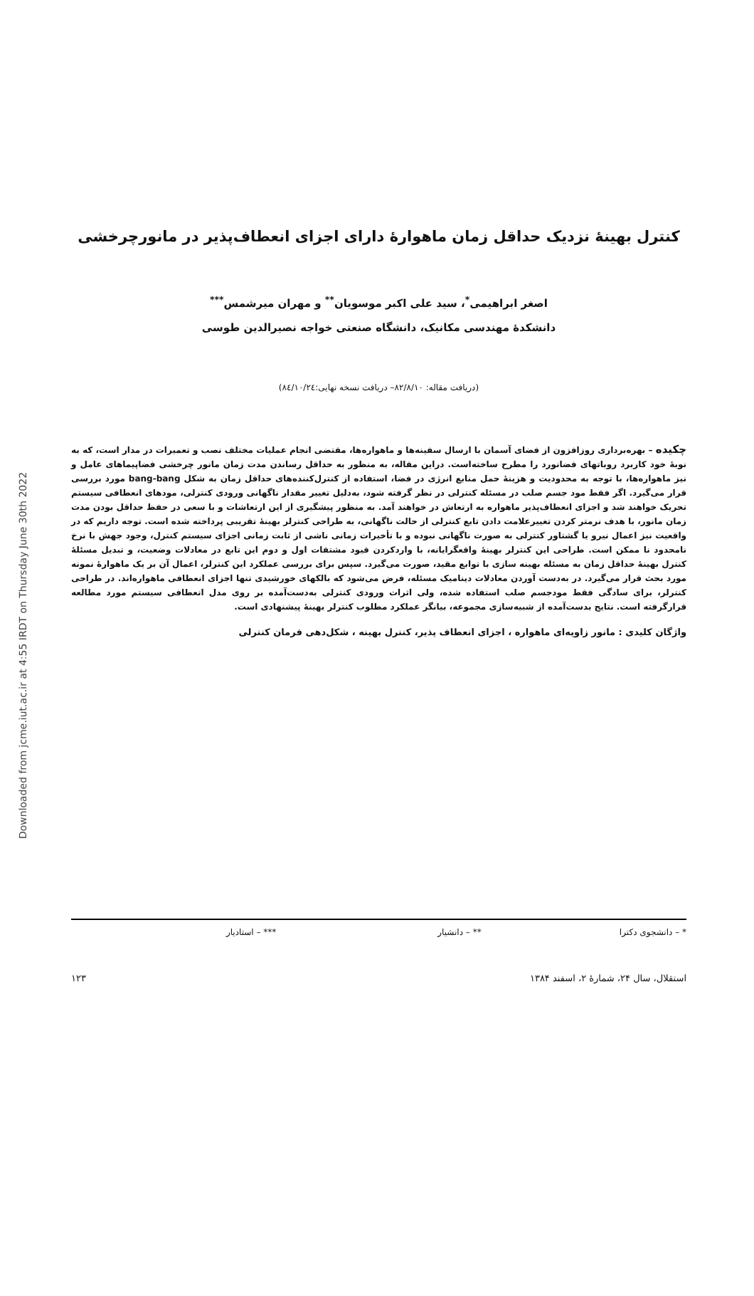Downloaded from jcme.iut.ac.ir at 4:55 IRDT on Thursday June 30th 2022
کنترل بهینهٔ نزدیک حداقل زمان ماهوارهٔ دارای اجزای انعطاف‌پذیر در مانورچرخشی
اصغر ابراهیمی<sup>*</sup>، سید علی اکبر موسویان<sup>**</sup> و مهران میرشمس<sup>***</sup>
دانشکدهٔ مهندسی مکانیک، دانشگاه صنعتی خواجه نصیرالدین طوسی
(دریافت مقاله: ۸۲/۸/۱۰– دریافت نسخه نهایی:۸٤/۱۰/۲٤)
چکیده – بهره‌برداری روزافزون از فضای آسمان با ارسال سفینه‌ها و ماهواره‌ها، مقتضی انجام عملیات مختلف نصب و تعمیرات در مدار است، که به نوبهٔ خود کاربرد روباتهای فضانورد را مطرح ساخته‌است. دراین مقاله، به منظور به حداقل رساندن مدت زمان مانور چرخشی فضاپیماهای عامل و نیز ماهواره‌ها، با توجه به محدودیت و هزینهٔ حمل منابع انرژی در فضا، استفاده از کنترل‌کننده‌های حداقل زمان به شکل bang-bang مورد بررسی قرار می‌گیرد. اگر فقط مود جسم صلب در مسئله کنترلی در نظر گرفته شود، به‌دلیل تغییر مقدار ناگهانی ورودی کنترلی، مودهای انعطافی سیستم تحریک خواهند شد و اجزای انعطاف‌پذیر ماهواره به ارتعاش در خواهند آمد. به منظور پیشگیری از این ارتعاشات و با سعی در حفظ حداقل بودن مدت زمان مانور، با هدف نرمتر کردن تغییرعلامت دادن تابع کنترلی از حالت ناگهانی، به طراحی کنترلر بهینهٔ تقریبی پرداخته شده است. توجه داریم که در واقعیت نیز اعمال نیرو یا گشتاور کنترلی به صورت ناگهانی نبوده و با تأخیرات زمانی ناشی از ثابت زمانی اجزای سیستم کنترل، وجود جهش با نرخ نامحدود نا ممکن است. طراحی این کنترلر بهینهٔ واقعگرایانه، با واردکردن قیود مشتقات اول و دوم این تابع در معادلات وضعیت، و تبدیل مسئلهٔ کنترل بهینهٔ حداقل زمان به مسئله بهینه سازی با توابع مقید، صورت می‌گیرد. سپس برای بررسی عملکرد این کنترلر، اعمال آن بر یک ماهوارهٔ نمونه مورد بحث قرار می‌گیرد. در به‌دست آوردن معادلات دینامیک مسئله، فرض می‌شود که بالکهای خورشیدی تنها اجزای انعطافی ماهواره‌اند. در طراحی کنترلر، برای سادگی فقط مودجسم صلب استفاده شده، ولی اثرات ورودی کنترلی به‌دست‌آمده بر روی مدل انعطافی سیستم مورد مطالعه قرارگرفته است. نتایج بدست‌آمده از شبیه‌سازی مجموعه، بیانگر عملکرد مطلوب کنترلر بهینهٔ پیشنهادی است.
واژگان کلیدی : مانور زاویه‌ای ماهواره ، اجزای انعطاف پذیر، کنترل بهینه ، شکل‌دهی فرمان کنترلی
* – دانشجوی دکترا ** – دانشیار *** – استادیار
استقلال، سال ۲۴، شمارهٔ ۲، اسفند ۱۳۸۴ ۱۲۳